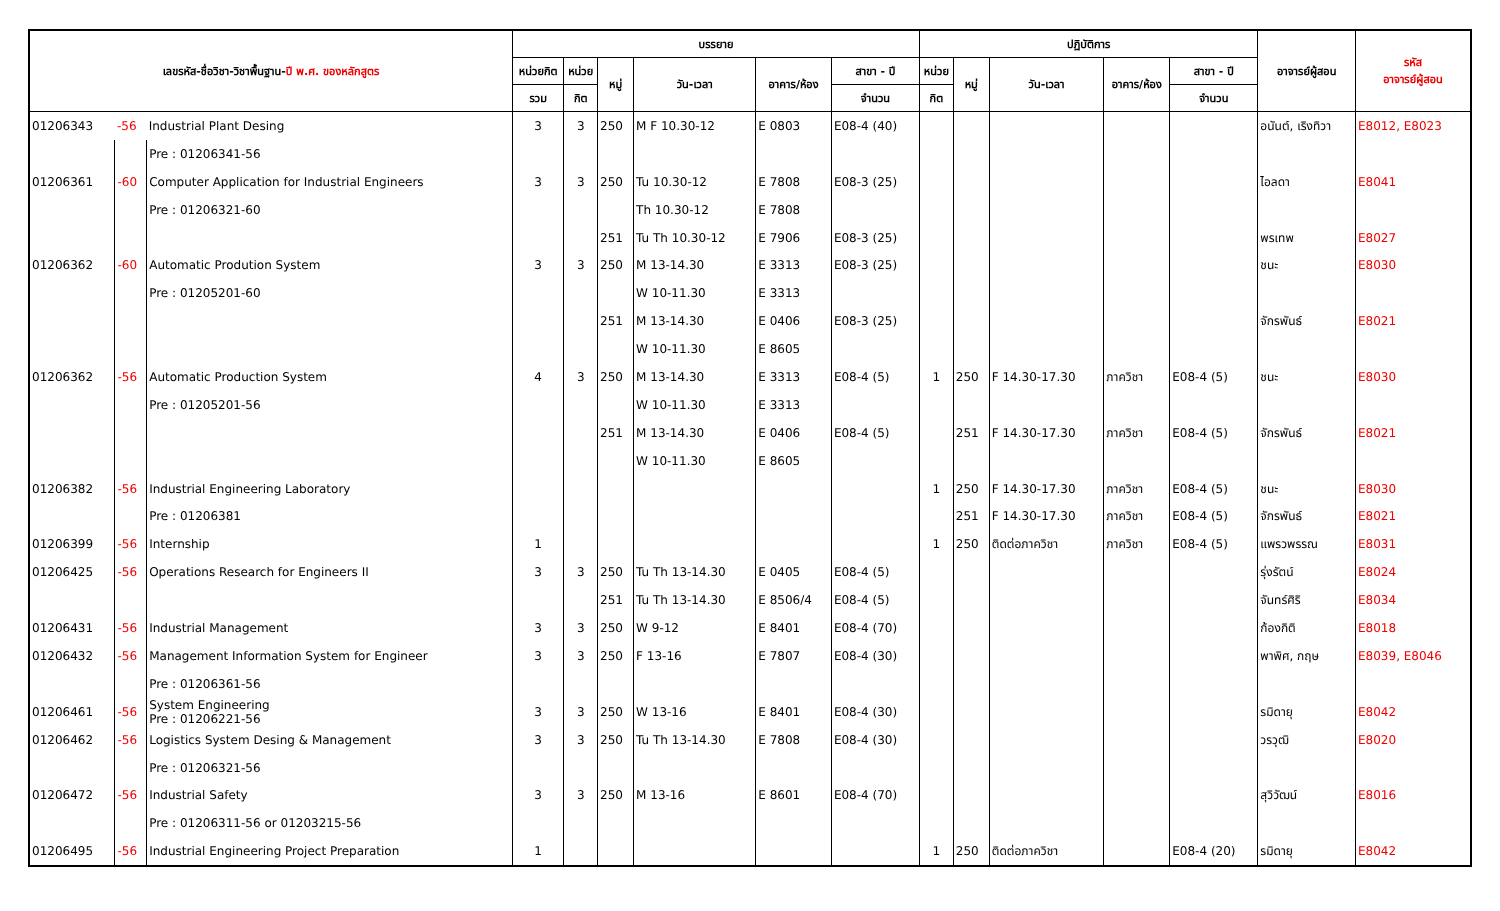| เลขรหัส-ชื่อวิชา-วิชาพื้นฐาน- ปี พ.ศ. ของหลักสูตร | | | บรรยาย | | | | | | ปฏิบัติการ | | | | | อาจารย์ผู้สอน | รหัส อาจารย์ผู้สอน |
| --- | --- | --- | --- | --- | --- | --- | --- | --- | --- | --- | --- | --- | --- | --- | --- |
| | | | หน่วยกิต | หน่วย | หมู่ | วัน-เวลา | อาคาร/ห้อง | สาขา - ปี | หน่วย | หมู่ | วัน-เวลา | อาคาร/ห้อง | สาขา - ปี | | |
| | | | รวม | กิต | | | | จำนวน | กิต | | | | จำนวน | | |
| 01206343 | -56 | Industrial Plant Desing | 3 | 3 | 250 | M F 10.30-12 | E 0803 | E08-4 (40) | | | | | | อนันต์, เริงทิวา | E8012, E8023 |
| | | Pre : 01206341-56 | | | | | | | | | | | | | |
| 01206361 | -60 | Computer Application for Industrial Engineers | 3 | 3 | 250 | Tu 10.30-12 | E 7808 | E08-3 (25) | | | | | | ไอลดา | E8041 |
| | | Pre : 01206321-60 | | | | Th 10.30-12 | E 7808 | | | | | | | | |
| | | | | | 251 | Tu Th 10.30-12 | E 7906 | E08-3 (25) | | | | | | พรเทพ | E8027 |
| 01206362 | -60 | Automatic Prodution System | 3 | 3 | 250 | M 13-14.30 | E 3313 | E08-3 (25) | | | | | | ชนะ | E8030 |
| | | Pre : 01205201-60 | | | | W 10-11.30 | E 3313 | | | | | | | | |
| | | | | | 251 | M 13-14.30 | E 0406 | E08-3 (25) | | | | | | จักรพันธ์ | E8021 |
| | | | | | | W 10-11.30 | E 8605 | | | | | | | | |
| 01206362 | -56 | Automatic Production System | 4 | 3 | 250 | M 13-14.30 | E 3313 | E08-4 (5) | 1 | 250 | F 14.30-17.30 | ภาควิชา | E08-4 (5) | ชนะ | E8030 |
| | | Pre : 01205201-56 | | | | W 10-11.30 | E 3313 | | | | | | | | |
| | | | | | 251 | M 13-14.30 | E 0406 | E08-4 (5) | | 251 | F 14.30-17.30 | ภาควิชา | E08-4 (5) | จักรพันธ์ | E8021 |
| | | | | | | W 10-11.30 | E 8605 | | | | | | | | |
| 01206382 | -56 | Industrial Engineering Laboratory | | | | | | | 1 | 250 | F 14.30-17.30 | ภาควิชา | E08-4 (5) | ชนะ | E8030 |
| | | Pre : 01206381 | | | | | | | | 251 | F 14.30-17.30 | ภาควิชา | E08-4 (5) | จักรพันธ์ | E8021 |
| 01206399 | -56 | Internship | 1 | | | | | | 1 | 250 | ติดต่อภาควิชา | ภาควิชา | E08-4 (5) | แพรวพรรณ | E8031 |
| 01206425 | -56 | Operations Research for Engineers II | 3 | 3 | 250 | Tu Th 13-14.30 | E 0405 | E08-4 (5) | | | | | | รุ่งรัตน์ | E8024 |
| | | | | | 251 | Tu Th 13-14.30 | E 8506/4 | E08-4 (5) | | | | | | จันทร์ศิริ | E8034 |
| 01206431 | -56 | Industrial Management | 3 | 3 | 250 | W 9-12 | E 8401 | E08-4 (70) | | | | | | ก้องกิติ | E8018 |
| 01206432 | -56 | Management Information System for Engineer | 3 | 3 | 250 | F 13-16 | E 7807 | E08-4 (30) | | | | | | พาพิศ, กฤษ | E8039, E8046 |
| | | Pre : 01206361-56 | | | | | | | | | | | | | |
| 01206461 | -56 | System Engineering Pre : 01206221-56 | 3 | 3 | 250 | W 13-16 | E 8401 | E08-4 (30) | | | | | | รมิดายุ | E8042 |
| 01206462 | -56 | Logistics System Desing & Management | 3 | 3 | 250 | Tu Th 13-14.30 | E 7808 | E08-4 (30) | | | | | | วรวุฒิ | E8020 |
| | | Pre : 01206321-56 | | | | | | | | | | | | | |
| 01206472 | -56 | Industrial Safety | 3 | 3 | 250 | M 13-16 | E 8601 | E08-4 (70) | | | | | | สุวิวัฒน์ | E8016 |
| | | Pre : 01206311-56 or 01203215-56 | | | | | | | | | | | | | |
| 01206495 | -56 | Industrial Engineering Project Preparation | 1 | | | | | | 1 | 250 | ติดต่อภาควิชา | | E08-4 (20) | รมิดายุ | E8042 |